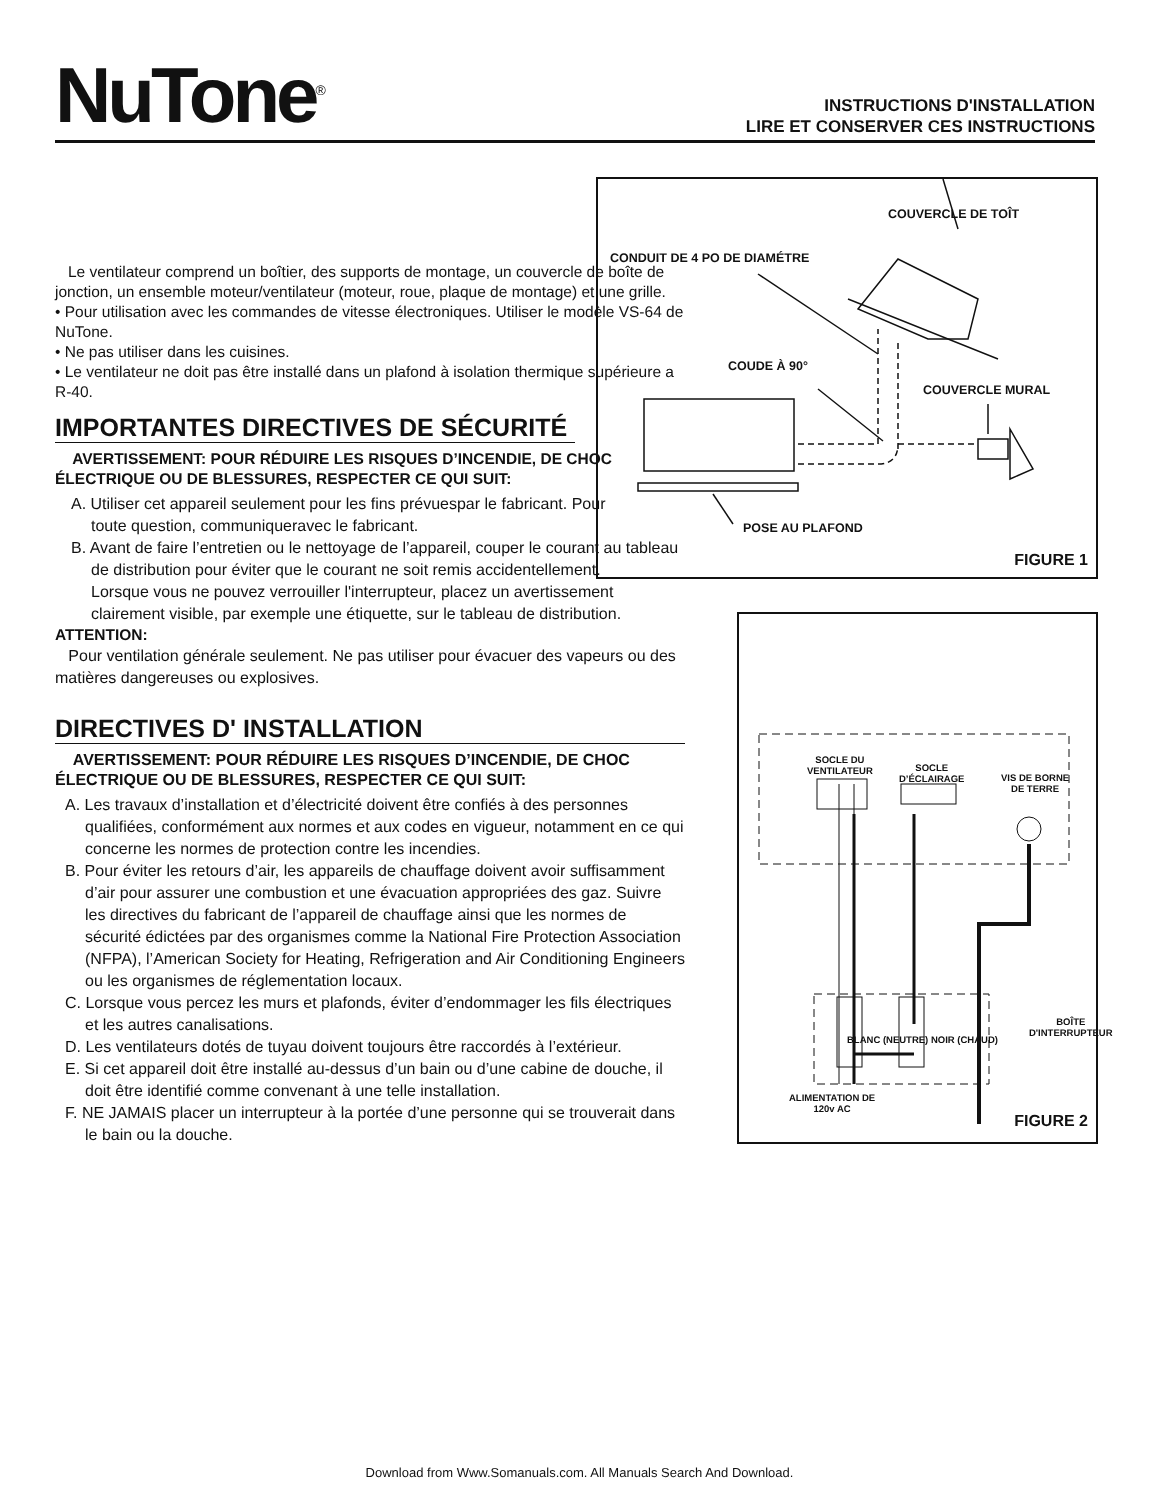NuTone<sup>®</sup>
INSTRUCTIONS D'INSTALLATION
LIRE ET CONSERVER CES INSTRUCTIONS
Le ventilateur comprend un boîtier, des supports de montage, un couvercle de boîte de jonction, un ensemble moteur/ventilateur (moteur, roue, plaque de montage) et une grille.
• Pour utilisation avec les commandes de vitesse électroniques. Utiliser le modèle VS-64 de NuTone.
• Ne pas utiliser dans les cuisines.
• Le ventilateur ne doit pas être installé dans un plafond à isolation thermique supérieure a R-40.
IMPORTANTES DIRECTIVES DE SÉCURITÉ
AVERTISSEMENT: POUR RÉDUIRE LES RISQUES D’INCENDIE, DE CHOC ÉLECTRIQUE OU DE BLESSURES, RESPECTER CE QUI SUIT:
A. Utiliser cet appareil seulement pour les fins prévuespar le fabricant. Pour toute question, communiqueravec le fabricant.
B. Avant de faire l’entretien ou le nettoyage de l’appareil, couper le courant au tableau de distribution pour éviter que le courant ne soit remis accidentellement.
Lorsque vous ne pouvez verrouiller l'interrupteur, placez un avertissement clairement visible, par exemple une étiquette, sur le tableau de distribution.
ATTENTION:
Pour ventilation générale seulement. Ne pas utiliser pour évacuer des vapeurs ou des matières dangereuses ou explosives.
DIRECTIVES D' INSTALLATION
AVERTISSEMENT: POUR RÉDUIRE LES RISQUES D’INCENDIE, DE CHOC ÉLECTRIQUE OU DE BLESSURES, RESPECTER CE QUI SUIT:
A. Les travaux d’installation et d’électricité doivent être confiés à des personnes qualifiées, conformément aux normes et aux codes en vigueur, notamment en ce qui concerne les normes de protection contre les incendies.
B. Pour éviter les retours d’air, les appareils de chauffage doivent avoir suffisamment d’air pour assurer une combustion et une évacuation appropriées des gaz. Suivre les directives du fabricant de l’appareil de chauffage ainsi que les normes de sécurité édictées par des organismes comme la National Fire Protection Association (NFPA), l’American Society for Heating, Refrigeration and Air Conditioning Engineers ou les organismes de réglementation locaux.
C. Lorsque vous percez les murs et plafonds, éviter d’endommager les fils électriques et les autres canalisations.
D. Les ventilateurs dotés de tuyau doivent toujours être raccordés à l’extérieur.
E. Si cet appareil doit être installé au-dessus d’un bain ou d’une cabine de douche, il doit être identifié comme convenant à une telle installation.
F. NE JAMAIS placer un interrupteur à la portée d’une personne qui se trouverait dans le bain ou la douche.
COUVERCLE DE TOÎT
CONDUIT DE 4 PO DE DIAMÉTRE
COUDE À 90°
COUVERCLE MURAL
POSE AU PLAFOND
FIGURE 1
SOCLE DU
VENTILATEUR SOCLE
D’ÉCLAIRAGE VIS DE BORNE
DE TERRE
BOÎTE
D'INTERRUPTEUR
ALIMENTATION DE
120v AC
BLANC (NEUTRE) NOIR (CHAUD)
FIGURE 2
Download from Www.Somanuals.com. All Manuals Search And Download.